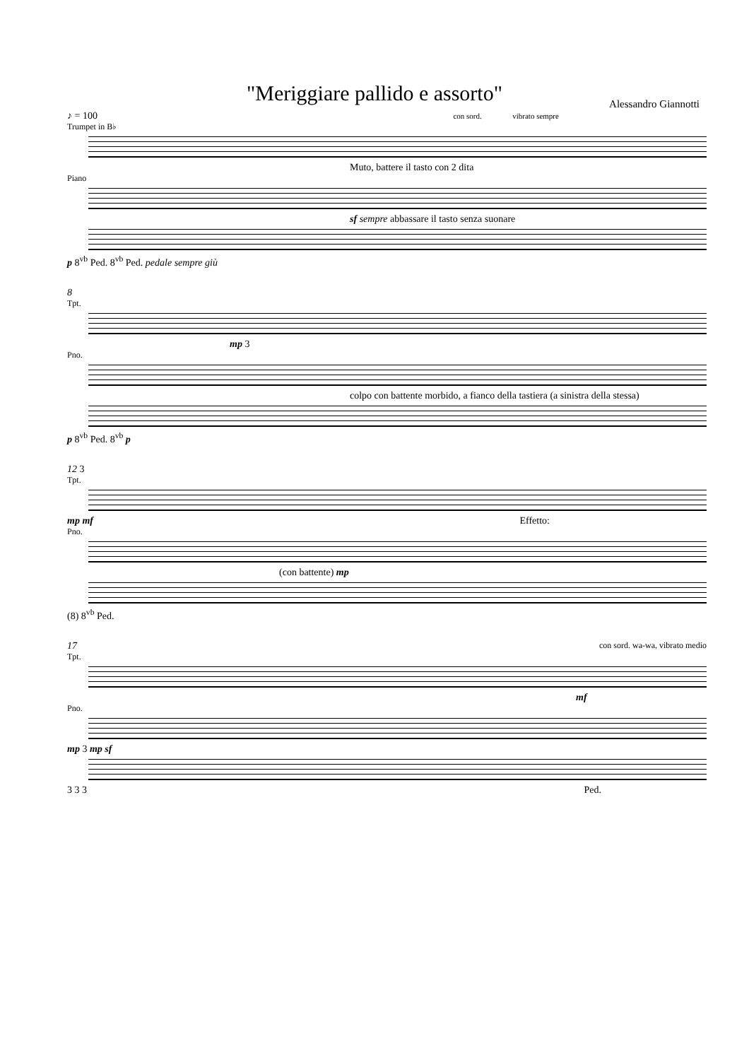"Meriggiare pallido e assorto"
Alessandro Giannotti
♪ = 100 con sord. vibrato sempre
Trumpet in B♭
Muto, battere il tasto con 2 dita
Piano
sf sempre abbassare il tasto senza suonare
p 8<sup>vb</sup> Ped. 8<sup>vb</sup> Ped. pedale sempre giù
8
Tpt.
mp 3
Pno.
colpo con battente morbido, a fianco della tastiera (a sinistra della stessa)
p 8<sup>vb</sup> Ped. 8<sup>vb</sup> p
12 3
Tpt.
mp mf Effetto:
Pno.
(con battente) mp
(8) 8<sup>vb</sup> Ped.
17 con sord. wa-wa, vibrato medio
Tpt.
mf
Pno.
mp 3 mp sf
3 3 3 Ped.